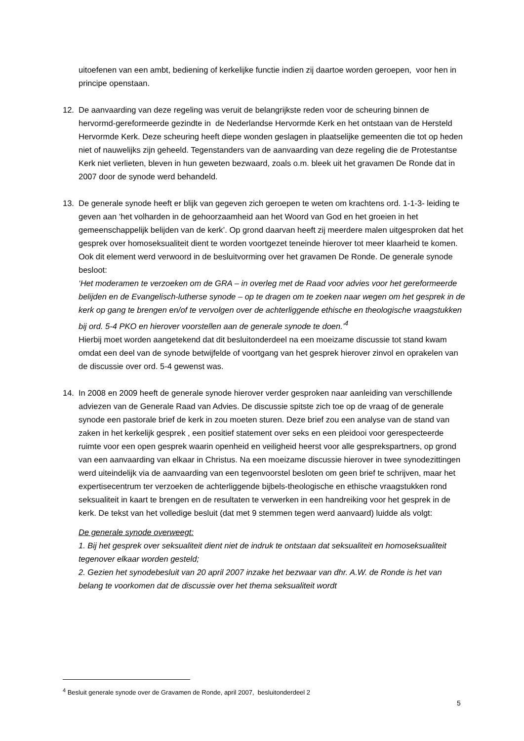uitoefenen van een ambt, bediening of kerkelijke functie indien zij daartoe worden geroepen, voor hen in principe openstaan.
12. De aanvaarding van deze regeling was veruit de belangrijkste reden voor de scheuring binnen de hervormd-gereformeerde gezindte in de Nederlandse Hervormde Kerk en het ontstaan van de Hersteld Hervormde Kerk. Deze scheuring heeft diepe wonden geslagen in plaatselijke gemeenten die tot op heden niet of nauwelijks zijn geheeld. Tegenstanders van de aanvaarding van deze regeling die de Protestantse Kerk niet verlieten, bleven in hun geweten bezwaard, zoals o.m. bleek uit het gravamen De Ronde dat in 2007 door de synode werd behandeld.
13. De generale synode heeft er blijk van gegeven zich geroepen te weten om krachtens ord. 1-1-3- leiding te geven aan ‘het volharden in de gehoorzaamheid aan het Woord van God en het groeien in het gemeenschappelijk belijden van de kerk’. Op grond daarvan heeft zij meerdere malen uitgesproken dat het gesprek over homoseksualiteit dient te worden voortgezet teneinde hierover tot meer klaarheid te komen.
Ook dit element werd verwoord in de besluitvorming over het gravamen De Ronde. De generale synode besloot:
‘Het moderamen te verzoeken om de GRA – in overleg met de Raad voor advies voor het gereformeerde belijden en de Evangelisch-lutherse synode – op te dragen om te zoeken naar wegen om het gesprek in de kerk op gang te brengen en/of te vervolgen over de achterliggende ethische en theologische vraagstukken bij ord. 5-4 PKO en hierover voorstellen aan de generale synode te doen.’<sup>4</sup>
Hierbij moet worden aangetekend dat dit besluitonderdeel na een moeizame discussie tot stand kwam omdat een deel van de synode betwijfelde of voortgang van het gesprek hierover zinvol en oprakelen van de discussie over ord. 5-4 gewenst was.
14. In 2008 en 2009 heeft de generale synode hierover verder gesproken naar aanleiding van verschillende adviezen van de Generale Raad van Advies. De discussie spitste zich toe op de vraag of de generale synode een pastorale brief de kerk in zou moeten sturen. Deze brief zou een analyse van de stand van zaken in het kerkelijk gesprek , een positief statement over seks en een pleidooi voor gerespecteerde ruimte voor een open gesprek waarin openheid en veiligheid heerst voor alle gesprekspartners, op grond van een aanvaarding van elkaar in Christus. Na een moeizame discussie hierover in twee synodezittingen werd uiteindelijk via de aanvaarding van een tegenvoorstel besloten om geen brief te schrijven, maar het expertisecentrum ter verzoeken de achterliggende bijbels-theologische en ethische vraagstukken rond seksualiteit in kaart te brengen en de resultaten te verwerken in een handreiking voor het gesprek in de kerk. De tekst van het volledige besluit (dat met 9 stemmen tegen werd aanvaard) luidde als volgt:
De generale synode overweegt:
1. Bij het gesprek over seksualiteit dient niet de indruk te ontstaan dat seksualiteit en homoseksualiteit tegenover elkaar worden gesteld;
2. Gezien het synodebesluit van 20 april 2007 inzake het bezwaar van dhr. A.W. de Ronde is het van belang te voorkomen dat de discussie over het thema seksualiteit wordt
<sup>4</sup> Besluit generale synode over de Gravamen de Ronde, april 2007, besluitonderdeel 2
5